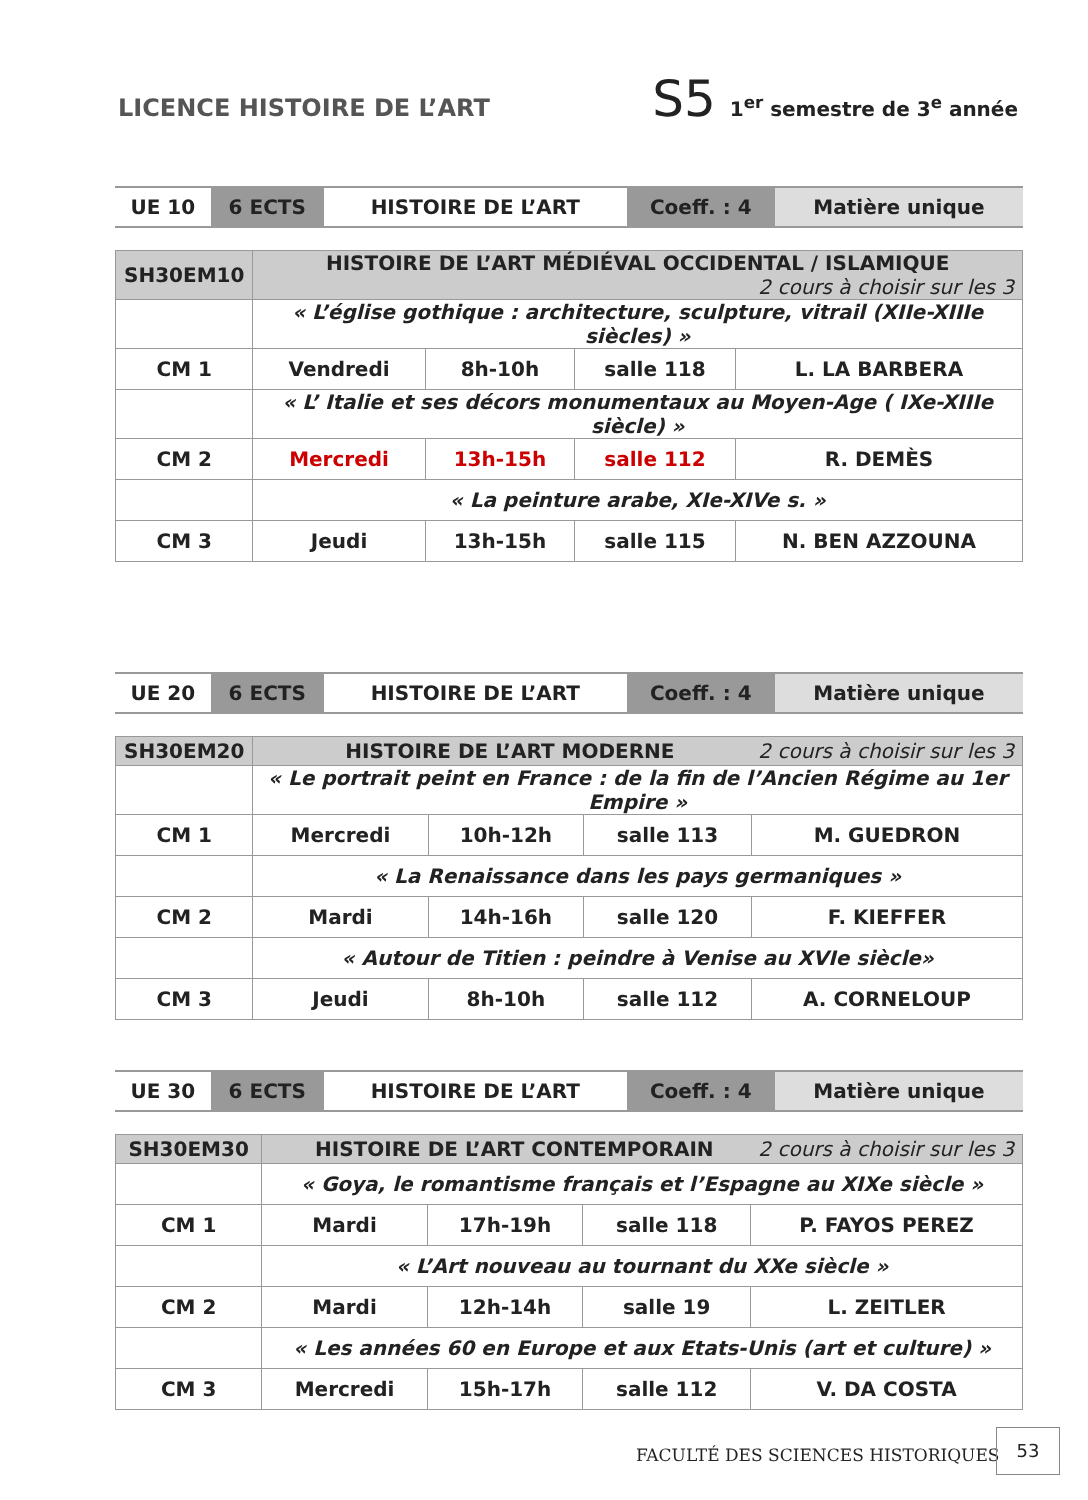LICENCE HISTOIRE DE L’ART
S5 1<sup>er</sup> semestre de 3<sup>e</sup> année
| UE 10 | 6 ECTS | HISTOIRE DE L’ART | Coeff. : 4 | Matière unique |
| SH30EM10 | HISTOIRE DE L’ART MÉDIÉVAL OCCIDENTAL / ISLAMIQUE 2 cours à choisir sur les 3 | | | |
| | « L’église gothique : architecture, sculpture, vitrail (XIIe-XIIIe siècles) » | | | |
| CM 1 | Vendredi | 8h-10h | salle 118 | L. LA BARBERA |
| | « L’ Italie et ses décors monumentaux au Moyen-Age ( IXe-XIIIe siècle) » | | | |
| CM 2 | Mercredi | 13h-15h | salle 112 | R. DEMÈS |
| | « La peinture arabe, XIe-XIVe s. » | | | |
| CM 3 | Jeudi | 13h-15h | salle 115 | N. BEN AZZOUNA |
| UE 20 | 6 ECTS | HISTOIRE DE L’ART | Coeff. : 4 | Matière unique |
| SH30EM20 | HISTOIRE DE L’ART MODERNE 2 cours à choisir sur les 3 | | | |
| | « Le portrait peint en France : de la fin de l’Ancien Régime au 1er Empire » | | | |
| CM 1 | Mercredi | 10h-12h | salle 113 | M. GUEDRON |
| | « La Renaissance dans les pays germaniques » | | | |
| CM 2 | Mardi | 14h-16h | salle 120 | F. KIEFFER |
| | « Autour de Titien : peindre à Venise au XVIe siècle» | | | |
| CM 3 | Jeudi | 8h-10h | salle 112 | A. CORNELOUP |
| UE 30 | 6 ECTS | HISTOIRE DE L’ART | Coeff. : 4 | Matière unique |
| SH30EM30 | HISTOIRE DE L’ART CONTEMPORAIN 2 cours à choisir sur les 3 | | | |
| | « Goya, le romantisme français et l’Espagne au XIXe siècle » | | | |
| CM 1 | Mardi | 17h-19h | salle 118 | P. FAYOS PEREZ |
| | « L’Art nouveau au tournant du XXe siècle » | | | |
| CM 2 | Mardi | 12h-14h | salle 19 | L. ZEITLER |
| | « Les années 60 en Europe et aux Etats-Unis (art et culture) » | | | |
| CM 3 | Mercredi | 15h-17h | salle 112 | V. DA COSTA |
FACULTÉ DES SCIENCES HISTORIQUES
53